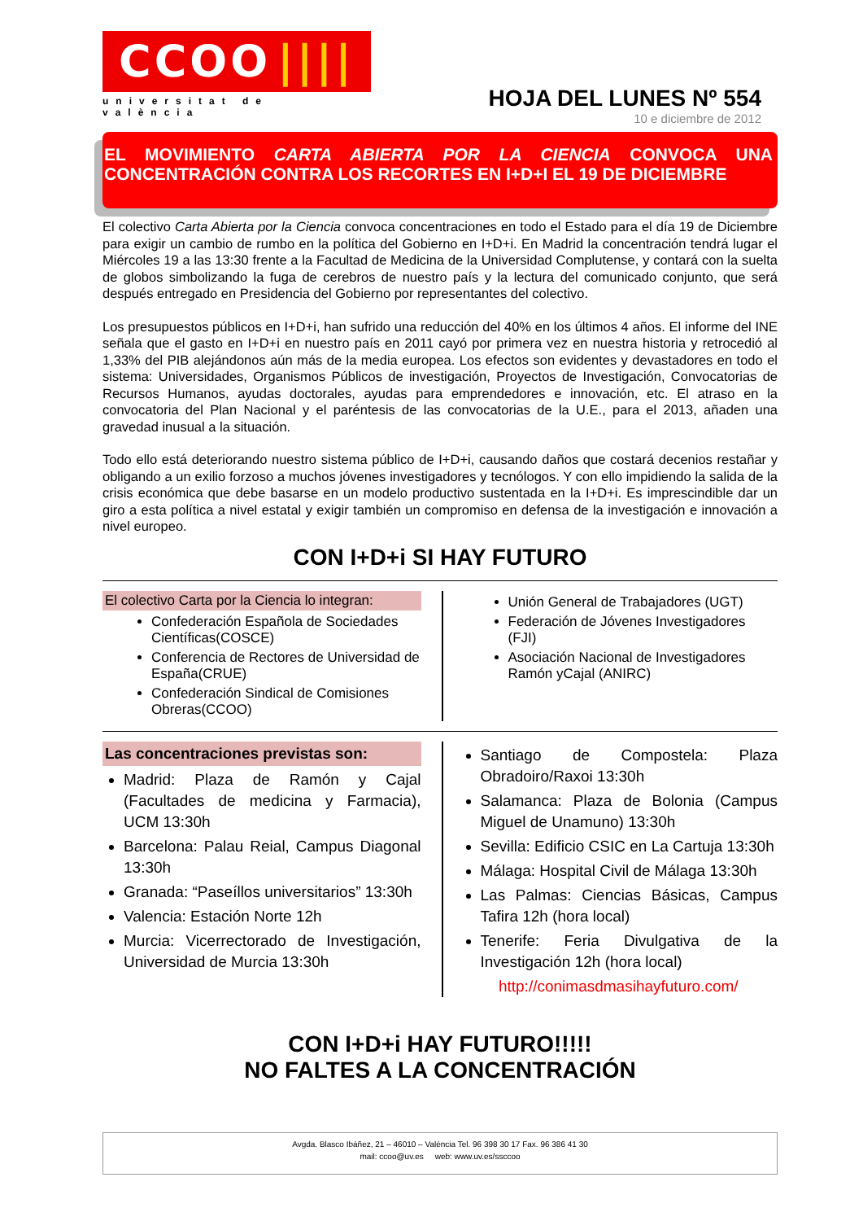CCOO ||||
universitat de valència
HOJA DEL LUNES Nº 554
10 e diciembre de 2012
EL MOVIMIENTO CARTA ABIERTA POR LA CIENCIA CONVOCA UNA CONCENTRACIÓN CONTRA LOS RECORTES EN I+D+I EL 19 DE DICIEMBRE
El colectivo Carta Abierta por la Ciencia convoca concentraciones en todo el Estado para el día 19 de Diciembre para exigir un cambio de rumbo en la política del Gobierno en I+D+i. En Madrid la concentración tendrá lugar el Miércoles 19 a las 13:30 frente a la Facultad de Medicina de la Universidad Complutense, y contará con la suelta de globos simbolizando la fuga de cerebros de nuestro país y la lectura del comunicado conjunto, que será después entregado en Presidencia del Gobierno por representantes del colectivo.
Los presupuestos públicos en I+D+i, han sufrido una reducción del 40% en los últimos 4 años. El informe del INE señala que el gasto en I+D+i en nuestro país en 2011 cayó por primera vez en nuestra historia y retrocedió al 1,33% del PIB alejándonos aún más de la media europea. Los efectos son evidentes y devastadores en todo el sistema: Universidades, Organismos Públicos de investigación, Proyectos de Investigación, Convocatorias de Recursos Humanos, ayudas doctorales, ayudas para emprendedores e innovación, etc. El atraso en la convocatoria del Plan Nacional y el paréntesis de las convocatorias de la U.E., para el 2013, añaden una gravedad inusual a la situación.
Todo ello está deteriorando nuestro sistema público de I+D+i, causando daños que costará decenios restañar y obligando a un exilio forzoso a muchos jóvenes investigadores y tecnólogos. Y con ello impidiendo la salida de la crisis económica que debe basarse en un modelo productivo sustentada en la I+D+i. Es imprescindible dar un giro a esta política a nivel estatal y exigir también un compromiso en defensa de la investigación e innovación a nivel europeo.
CON I+D+i SI HAY FUTURO
El colectivo Carta por la Ciencia lo integran:
Confederación Española de Sociedades Científicas(COSCE)
Conferencia de Rectores de Universidad de España(CRUE)
Confederación Sindical de Comisiones Obreras(CCOO)
Unión General de Trabajadores (UGT)
Federación de Jóvenes Investigadores (FJI)
Asociación Nacional de Investigadores Ramón yCajal (ANIRC)
Las concentraciones previstas son:
Madrid: Plaza de Ramón y Cajal (Facultades de medicina y Farmacia), UCM 13:30h
Barcelona: Palau Reial, Campus Diagonal 13:30h
Granada: “Paseíllos universitarios” 13:30h
Valencia: Estación Norte 12h
Murcia: Vicerrectorado de Investigación, Universidad de Murcia 13:30h
Santiago de Compostela: Plaza Obradoiro/Raxoi 13:30h
Salamanca: Plaza de Bolonia (Campus Miguel de Unamuno) 13:30h
Sevilla: Edificio CSIC en La Cartuja 13:30h
Málaga: Hospital Civil de Málaga 13:30h
Las Palmas: Ciencias Básicas, Campus Tafira 12h (hora local)
Tenerife: Feria Divulgativa de la Investigación 12h (hora local)
http://conimasdmasihayfuturo.com/
CON I+D+i HAY FUTURO!!!!!
NO FALTES A LA CONCENTRACIÓN
Avgda. Blasco Ibáñez, 21 – 46010 – València Tel. 96 398 30 17 Fax. 96 386 41 30
mail: ccoo@uv.es web: www.uv.es/ssccoo